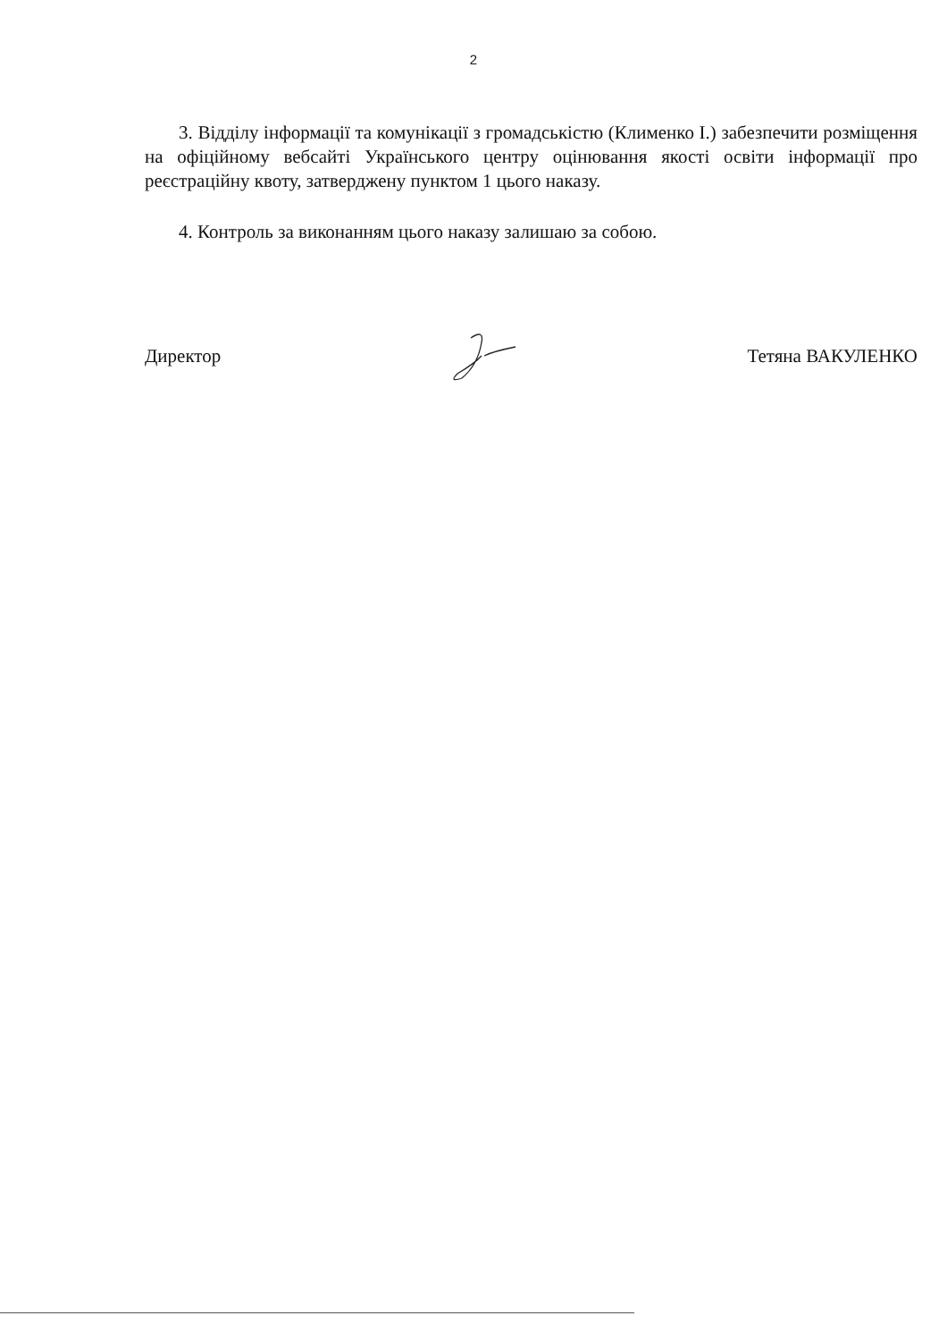2
3. Відділу інформації та комунікації з громадськістю (Клименко І.) забезпечити розміщення на офіційному вебсайті Українського центру оцінювання якості освіти інформації про реєстраційну квоту, затверджену пунктом 1 цього наказу.
4. Контроль за виконанням цього наказу залишаю за собою.
Директор Тетяна ВАКУЛЕНКО